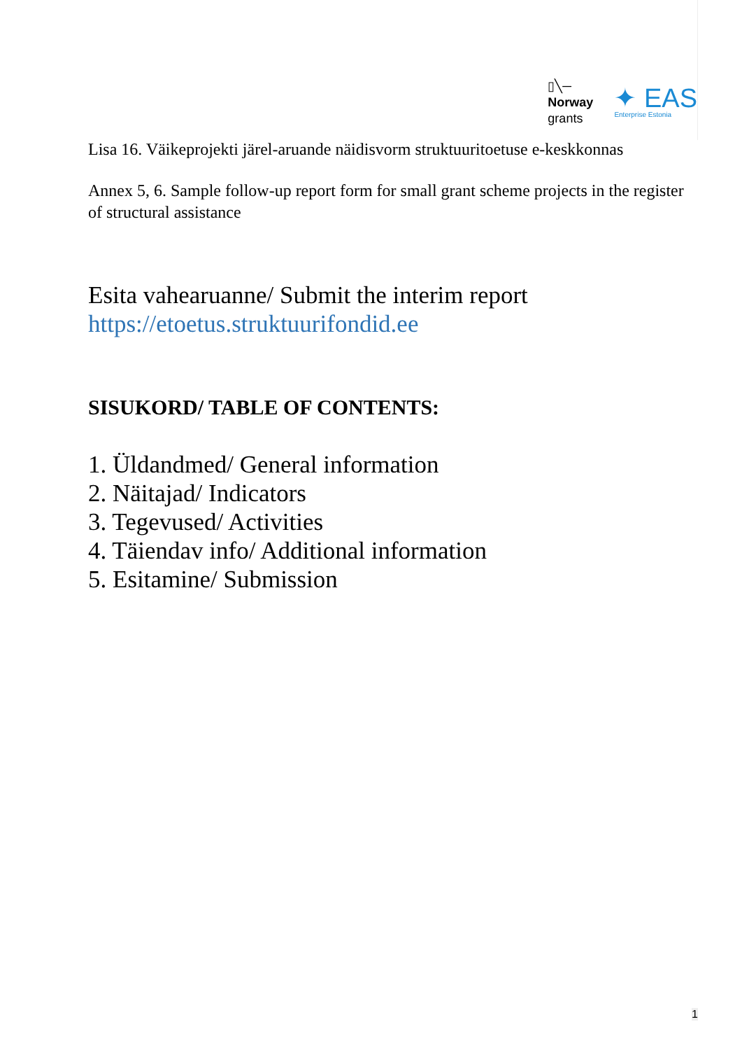▯╲─
Norway
grants
✦ EAS
Enterprise Estonia
Lisa 16. Väikeprojekti järel-aruande näidisvorm struktuuritoetuse e-keskkonnas
Annex 5, 6. Sample follow-up report form for small grant scheme projects in the register of structural assistance
Esita vahearuanne/ Submit the interim report
https://etoetus.struktuurifondid.ee
SISUKORD/ TABLE OF CONTENTS:
1. Üldandmed/ General information
2. Näitajad/ Indicators
3. Tegevused/ Activities
4. Täiendav info/ Additional information
5. Esitamine/ Submission
1